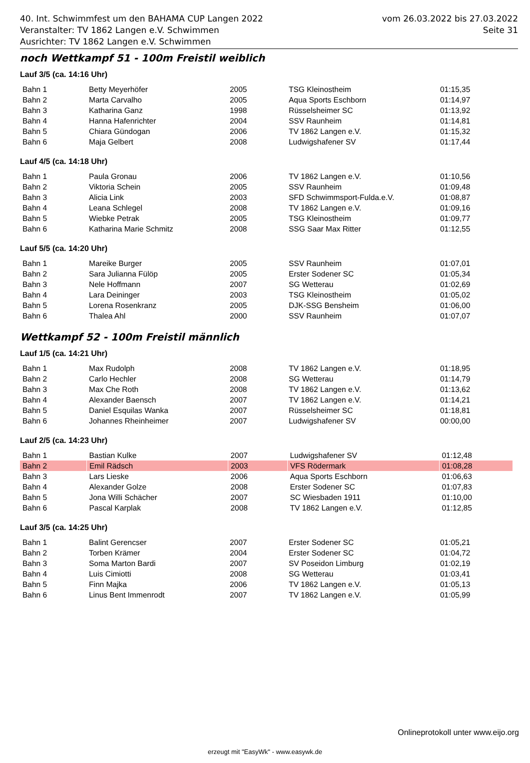40. Int. Schwimmfest um den BAHAMA CUP Langen 2022 vom 26.03.2022 bis 27.03.2022
Veranstalter: TV 1862 Langen e.V. Schwimmen Seite 31
Ausrichter: TV 1862 Langen e.V. Schwimmen
noch Wettkampf 51 - 100m Freistil weiblich
Lauf 3/5 (ca. 14:16 Uhr)
| Bahn 1 | Betty Meyerhöfer | 2005 | TSG Kleinostheim | 01:15,35 |
| Bahn 2 | Marta Carvalho | 2005 | Aqua Sports Eschborn | 01:14,97 |
| Bahn 3 | Katharina Ganz | 1998 | Rüsselsheimer SC | 01:13,92 |
| Bahn 4 | Hanna Hafenrichter | 2004 | SSV Raunheim | 01:14,81 |
| Bahn 5 | Chiara Gündogan | 2006 | TV 1862 Langen e.V. | 01:15,32 |
| Bahn 6 | Maja Gelbert | 2008 | Ludwigshafener SV | 01:17,44 |
Lauf 4/5 (ca. 14:18 Uhr)
| Bahn 1 | Paula Gronau | 2006 | TV 1862 Langen e.V. | 01:10,56 |
| Bahn 2 | Viktoria Schein | 2005 | SSV Raunheim | 01:09,48 |
| Bahn 3 | Alicia Link | 2003 | SFD Schwimmsport-Fulda.e.V. | 01:08,87 |
| Bahn 4 | Leana Schlegel | 2008 | TV 1862 Langen e.V. | 01:09,16 |
| Bahn 5 | Wiebke Petrak | 2005 | TSG Kleinostheim | 01:09,77 |
| Bahn 6 | Katharina Marie Schmitz | 2008 | SSG Saar Max Ritter | 01:12,55 |
Lauf 5/5 (ca. 14:20 Uhr)
| Bahn 1 | Mareike Burger | 2005 | SSV Raunheim | 01:07,01 |
| Bahn 2 | Sara Julianna Fülöp | 2005 | Erster Sodener SC | 01:05,34 |
| Bahn 3 | Nele Hoffmann | 2007 | SG Wetterau | 01:02,69 |
| Bahn 4 | Lara Deininger | 2003 | TSG Kleinostheim | 01:05,02 |
| Bahn 5 | Lorena Rosenkranz | 2005 | DJK-SSG Bensheim | 01:06,00 |
| Bahn 6 | Thalea Ahl | 2000 | SSV Raunheim | 01:07,07 |
Wettkampf 52 - 100m Freistil männlich
Lauf 1/5 (ca. 14:21 Uhr)
| Bahn 1 | Max Rudolph | 2008 | TV 1862 Langen e.V. | 01:18,95 |
| Bahn 2 | Carlo Hechler | 2008 | SG Wetterau | 01:14,79 |
| Bahn 3 | Max Che Roth | 2008 | TV 1862 Langen e.V. | 01:13,62 |
| Bahn 4 | Alexander Baensch | 2007 | TV 1862 Langen e.V. | 01:14,21 |
| Bahn 5 | Daniel Esquilas Wanka | 2007 | Rüsselsheimer SC | 01:18,81 |
| Bahn 6 | Johannes Rheinheimer | 2007 | Ludwigshafener SV | 00:00,00 |
Lauf 2/5 (ca. 14:23 Uhr)
| Bahn 1 | Bastian Kulke | 2007 | Ludwigshafener SV | 01:12,48 |
| Bahn 2 | Emil Rädsch | 2003 | VFS Rödermark | 01:08,28 |
| Bahn 3 | Lars Lieske | 2006 | Aqua Sports Eschborn | 01:06,63 |
| Bahn 4 | Alexander Golze | 2008 | Erster Sodener SC | 01:07,83 |
| Bahn 5 | Jona Willi Schächer | 2007 | SC Wiesbaden 1911 | 01:10,00 |
| Bahn 6 | Pascal Karplak | 2008 | TV 1862 Langen e.V. | 01:12,85 |
Lauf 3/5 (ca. 14:25 Uhr)
| Bahn 1 | Balint Gerencser | 2007 | Erster Sodener SC | 01:05,21 |
| Bahn 2 | Torben Krämer | 2004 | Erster Sodener SC | 01:04,72 |
| Bahn 3 | Soma Marton Bardi | 2007 | SV Poseidon Limburg | 01:02,19 |
| Bahn 4 | Luis Cimiotti | 2008 | SG Wetterau | 01:03,41 |
| Bahn 5 | Finn Majka | 2006 | TV 1862 Langen e.V. | 01:05,13 |
| Bahn 6 | Linus Bent Immenrodt | 2007 | TV 1862 Langen e.V. | 01:05,99 |
Onlineprotokoll unter www.eijo.org
erzeugt mit "EasyWk" - www.easywk.de